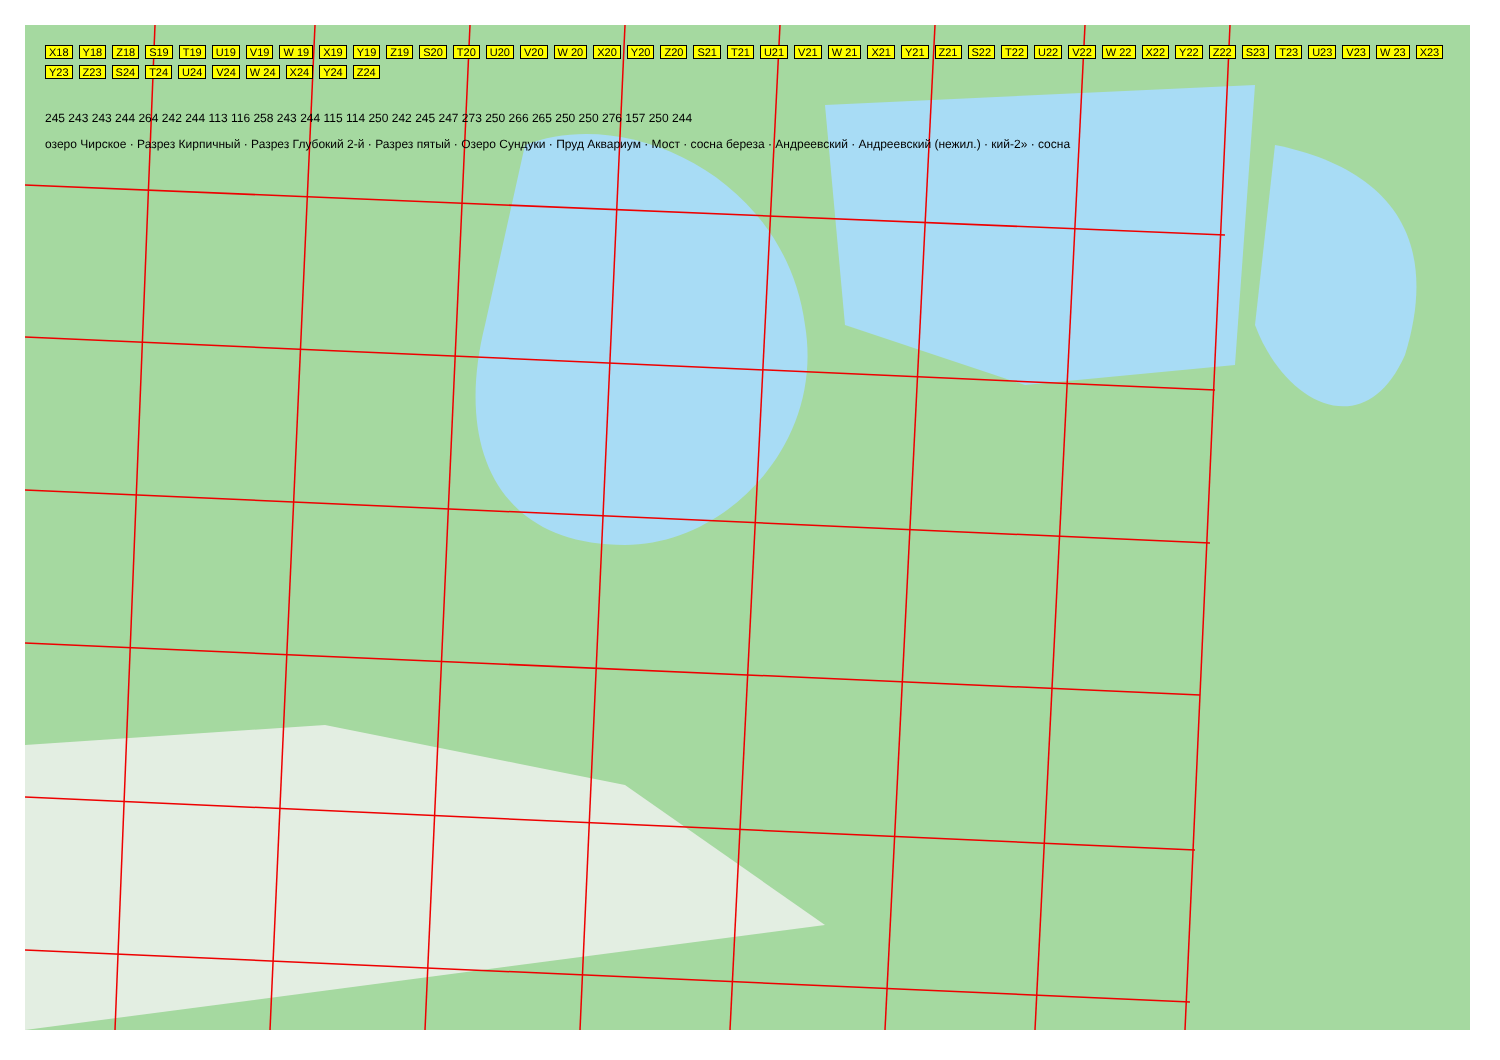X18 Y18 Z18 S19 T19 U19 V19 W 19 X19 Y19 Z19 S20 T20 U20 V20 W 20 X20 Y20 Z20 S21 T21 U21 V21 W 21 X21 Y21 Z21 S22 T22 U22 V22 W 22 X22 Y22 Z22 S23 T23 U23 V23 W 23 X23 Y23 Z23 S24 T24 U24 V24 W 24 X24 Y24 Z24
245 243 243 244 264 242 244 113 116 258 243 244 115 114 250 242 245 247 273 250 266 265 250 250 276 157 250 244
озеро Чирское · Разрез Кирпичный · Разрез Глубокий 2-й · Разрез пятый · Озеро Сундуки · Пруд Аквариум · Мост · сосна береза · Андреевский · Андреевский (нежил.) · кий-2» · сосна